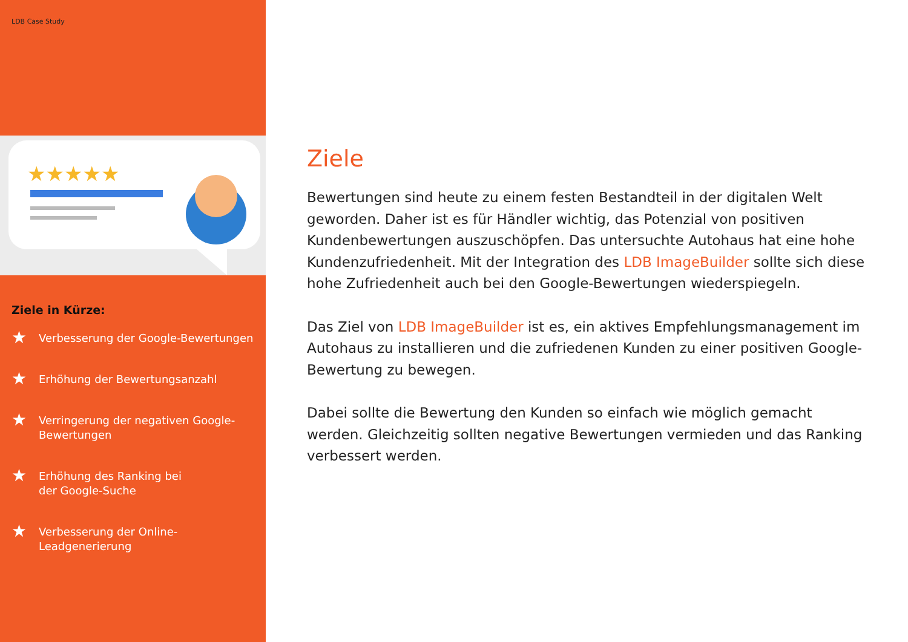LDB Case Study
★★★★★
Ziele in Kürze:
★ Verbesserung der Google-Bewertungen
★ Erhöhung der Bewertungsanzahl
★ Verringerung der negativen Google-
Bewertungen
★ Erhöhung des Ranking bei
der Google-Suche
★ Verbesserung der Online-
Leadgenerierung
Ziele
Bewertungen sind heute zu einem festen Bestandteil in der digitalen Welt geworden. Daher ist es für Händler wichtig, das Potenzial von positiven Kundenbewertungen auszuschöpfen. Das untersuchte Autohaus hat eine hohe Kundenzufriedenheit. Mit der Integration des LDB ImageBuilder sollte sich diese hohe Zufriedenheit auch bei den Google-Bewertungen wiederspiegeln.
Das Ziel von LDB ImageBuilder ist es, ein aktives Empfehlungsmanagement im Autohaus zu installieren und die zufriedenen Kunden zu einer positiven Google-Bewertung zu bewegen.
Dabei sollte die Bewertung den Kunden so einfach wie möglich gemacht werden. Gleichzeitig sollten negative Bewertungen vermieden und das Ranking verbessert werden.